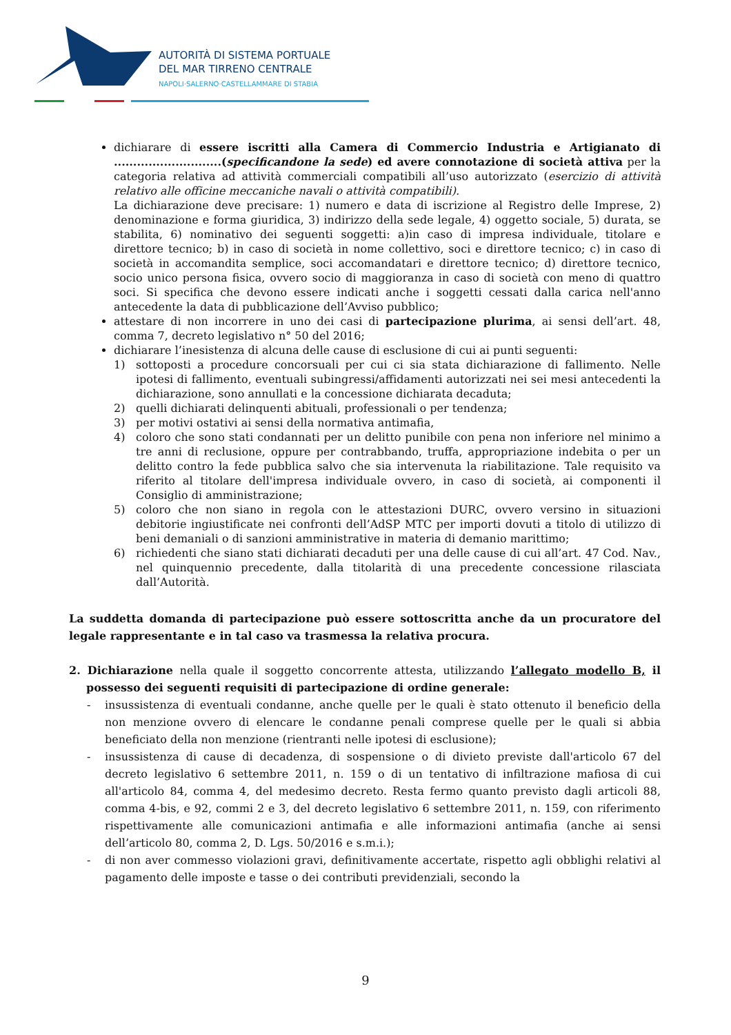AUTORITÀ DI SISTEMA PORTUALE
DEL MAR TIRRENO CENTRALE
NAPOLI·SALERNO·CASTELLAMMARE DI STABIA
dichiarare di essere iscritti alla Camera di Commercio Industria e Artigianato di ............................(specificandone la sede) ed avere connotazione di società attiva per la categoria relativa ad attività commerciali compatibili all’uso autorizzato (esercizio di attività relativo alle officine meccaniche navali o attività compatibili).
La dichiarazione deve precisare: 1) numero e data di iscrizione al Registro delle Imprese, 2) denominazione e forma giuridica, 3) indirizzo della sede legale, 4) oggetto sociale, 5) durata, se stabilita, 6) nominativo dei seguenti soggetti: a)in caso di impresa individuale, titolare e direttore tecnico; b) in caso di società in nome collettivo, soci e direttore tecnico; c) in caso di società in accomandita semplice, soci accomandatari e direttore tecnico; d) direttore tecnico, socio unico persona fisica, ovvero socio di maggioranza in caso di società con meno di quattro soci. Si specifica che devono essere indicati anche i soggetti cessati dalla carica nell'anno antecedente la data di pubblicazione dell’Avviso pubblico;
attestare di non incorrere in uno dei casi di partecipazione plurima, ai sensi dell’art. 48, comma 7, decreto legislativo n° 50 del 2016;
dichiarare l’inesistenza di alcuna delle cause di esclusione di cui ai punti seguenti:
1) sottoposti a procedure concorsuali per cui ci sia stata dichiarazione di fallimento. Nelle ipotesi di fallimento, eventuali subingressi/affidamenti autorizzati nei sei mesi antecedenti la dichiarazione, sono annullati e la concessione dichiarata decaduta;
2) quelli dichiarati delinquenti abituali, professionali o per tendenza;
3) per motivi ostativi ai sensi della normativa antimafia,
4) coloro che sono stati condannati per un delitto punibile con pena non inferiore nel minimo a tre anni di reclusione, oppure per contrabbando, truffa, appropriazione indebita o per un delitto contro la fede pubblica salvo che sia intervenuta la riabilitazione. Tale requisito va riferito al titolare dell'impresa individuale ovvero, in caso di società, ai componenti il Consiglio di amministrazione;
5) coloro che non siano in regola con le attestazioni DURC, ovvero versino in situazioni debitorie ingiustificate nei confronti dell’AdSP MTC per importi dovuti a titolo di utilizzo di beni demaniali o di sanzioni amministrative in materia di demanio marittimo;
6) richiedenti che siano stati dichiarati decaduti per una delle cause di cui all’art. 47 Cod. Nav., nel quinquennio precedente, dalla titolarità di una precedente concessione rilasciata dall’Autorità.
La suddetta domanda di partecipazione può essere sottoscritta anche da un procuratore del legale rappresentante e in tal caso va trasmessa la relativa procura.
2. Dichiarazione nella quale il soggetto concorrente attesta, utilizzando l’allegato modello B, il possesso dei seguenti requisiti di partecipazione di ordine generale:
- insussistenza di eventuali condanne, anche quelle per le quali è stato ottenuto il beneficio della non menzione ovvero di elencare le condanne penali comprese quelle per le quali si abbia beneficiato della non menzione (rientranti nelle ipotesi di esclusione);
- insussistenza di cause di decadenza, di sospensione o di divieto previste dall'articolo 67 del decreto legislativo 6 settembre 2011, n. 159 o di un tentativo di infiltrazione mafiosa di cui all'articolo 84, comma 4, del medesimo decreto. Resta fermo quanto previsto dagli articoli 88, comma 4-bis, e 92, commi 2 e 3, del decreto legislativo 6 settembre 2011, n. 159, con riferimento rispettivamente alle comunicazioni antimafia e alle informazioni antimafia (anche ai sensi dell’articolo 80, comma 2, D. Lgs. 50/2016 e s.m.i.);
- di non aver commesso violazioni gravi, definitivamente accertate, rispetto agli obblighi relativi al pagamento delle imposte e tasse o dei contributi previdenziali, secondo la
9